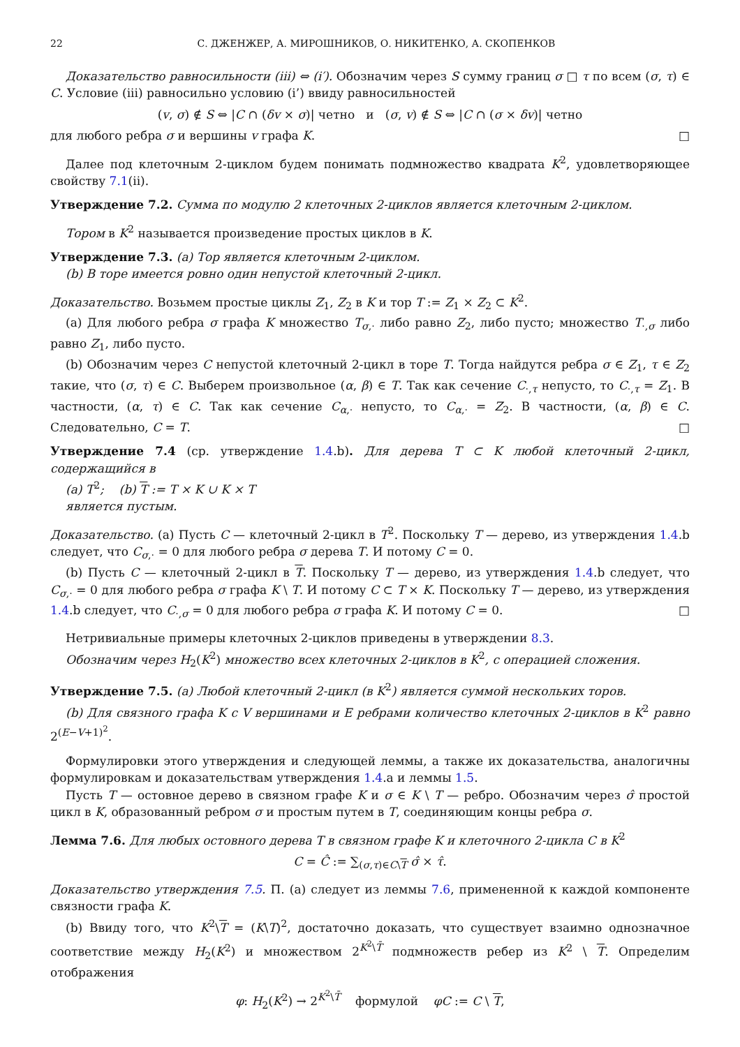22 С. ДЖЕНЖЕР, А. МИРОШНИКОВ, О. НИКИТЕНКО, А. СКОПЕНКОВ
Доказательство равносильности (iii) ⇔ (i′). Обозначим через S сумму границ σ □ τ по всем (σ, τ) ∈ C. Условие (iii) равносильно условию (i’) ввиду равносильностей
(v, σ) ∉ S ⇔ |C ∩ (δv × σ)| четно и (σ, v) ∉ S ⇔ |C ∩ (σ × δv)| четно
для любого ребра σ и вершины v графа K. □
Далее под клеточным 2-циклом будем понимать подмножество квадрата K<sup>2</sup>, удовлетворяющее свойству 7.1(ii).
Утверждение 7.2. Сумма по модулю 2 клеточных 2-циклов является клеточным 2-циклом.
Тором в K<sup>2</sup> называется произведение простых циклов в K.
Утверждение 7.3. (a) Тор является клеточным 2-циклом.
(b) В торе имеется ровно один непустой клеточный 2-цикл.
Доказательство. Возьмем простые циклы Z<sub>1</sub>, Z<sub>2</sub> в K и тор T := Z<sub>1</sub> × Z<sub>2</sub> ⊂ K<sup>2</sup>.
(a) Для любого ребра σ графа K множество T<sub>σ,·</sub> либо равно Z<sub>2</sub>, либо пусто; множество T<sub>·,σ</sub> либо равно Z<sub>1</sub>, либо пусто.
(b) Обозначим через C непустой клеточный 2-цикл в торе T. Тогда найдутся ребра σ ∈ Z<sub>1</sub>, τ ∈ Z<sub>2</sub> такие, что (σ, τ) ∈ C. Выберем произвольное (α, β) ∈ T. Так как сечение C<sub>·,τ</sub> непусто, то C<sub>·,τ</sub> = Z<sub>1</sub>. В частности, (α, τ) ∈ C. Так как сечение C<sub>α,·</sub> непусто, то C<sub>α,·</sub> = Z<sub>2</sub>. В частности, (α, β) ∈ C. Следовательно, C = T. □
Утверждение 7.4 (ср. утверждение 1.4.b). Для дерева T ⊂ K любой клеточный 2-цикл, содержащийся в
(a) T<sup>2</sup>; (b) T := T × K ∪ K × T
является пустым.
Доказательство. (a) Пусть C — клеточный 2-цикл в T<sup>2</sup>. Поскольку T — дерево, из утверждения 1.4.b следует, что C<sub>σ,·</sub> = 0 для любого ребра σ дерева T. И потому C = 0.
(b) Пусть C — клеточный 2-цикл в T. Поскольку T — дерево, из утверждения 1.4.b следует, что C<sub>σ,·</sub> = 0 для любого ребра σ графа K \ T. И потому C ⊂ T × K. Поскольку T — дерево, из утверждения 1.4.b следует, что C<sub>·,σ</sub> = 0 для любого ребра σ графа K. И потому C = 0. □
Нетривиальные примеры клеточных 2-циклов приведены в утверждении 8.3.
Обозначим через H<sub>2</sub>(K<sup>2</sup>) множество всех клеточных 2-циклов в K<sup>2</sup>, с операцией сложения.
Утверждение 7.5. (a) Любой клеточный 2-цикл (в K<sup>2</sup>) является суммой нескольких торов.
(b) Для связного графа K с V вершинами и E ребрами количество клеточных 2-циклов в K<sup>2</sup> равно 2<sup>(E−V+1)<sup>2</sup></sup>.
Формулировки этого утверждения и следующей леммы, а также их доказательства, аналогичны формулировкам и доказательствам утверждения 1.4.a и леммы 1.5.
Пусть T — остовное дерево в связном графе K и σ ∈ K \ T — ребро. Обозначим через σ̂ простой цикл в K, образованный ребром σ и простым путем в T, соединяющим концы ребра σ.
Лемма 7.6. Для любых остовного дерева T в связном графе K и клеточного 2-цикла C в K<sup>2</sup>
C = Ĉ := ∑<sub>(σ,τ)∈C\T</sub> σ̂ × τ̂.
Доказательство утверждения 7.5. П. (a) следует из леммы 7.6, примененной к каждой компоненте связности графа K.
(b) Ввиду того, что K<sup>2</sup>\T = (K\T)<sup>2</sup>, достаточно доказать, что существует взаимно однозначное соответствие между H<sub>2</sub>(K<sup>2</sup>) и множеством 2<sup>K<sup>2</sup>\T̄</sup> подмножеств ребер из K<sup>2</sup> \ T. Определим отображения
φ: H<sub>2</sub>(K<sup>2</sup>) → 2<sup>K<sup>2</sup>\T̄</sup> формулой φC := C \ T,